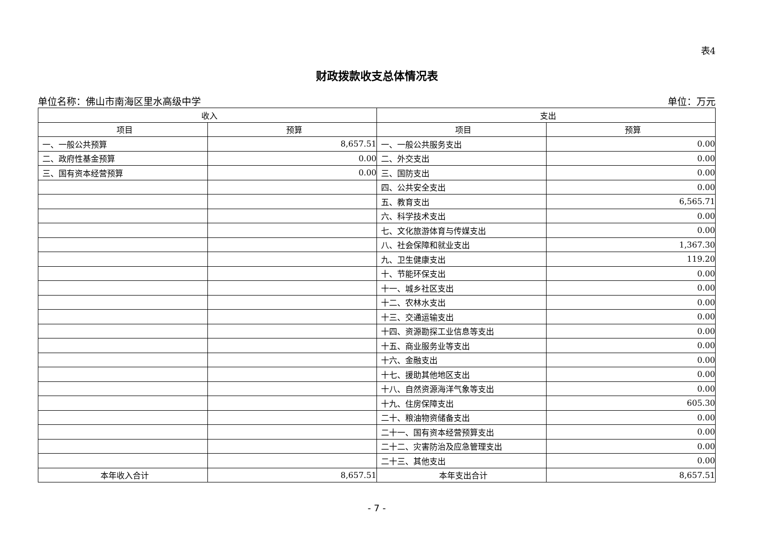表4
财政拨款收支总体情况表
单位名称：佛山市南海区里水高级中学 单位：万元
| 收入 | | 支出 | |
| --- | --- | --- | --- |
| 项目 | 预算 | 项目 | 预算 |
| 一、一般公共预算 | 8,657.51 | 一、一般公共服务支出 | 0.00 |
| 二、政府性基金预算 | 0.00 | 二、外交支出 | 0.00 |
| 三、国有资本经营预算 | 0.00 | 三、国防支出 | 0.00 |
| | | 四、公共安全支出 | 0.00 |
| | | 五、教育支出 | 6,565.71 |
| | | 六、科学技术支出 | 0.00 |
| | | 七、文化旅游体育与传媒支出 | 0.00 |
| | | 八、社会保障和就业支出 | 1,367.30 |
| | | 九、卫生健康支出 | 119.20 |
| | | 十、节能环保支出 | 0.00 |
| | | 十一、城乡社区支出 | 0.00 |
| | | 十二、农林水支出 | 0.00 |
| | | 十三、交通运输支出 | 0.00 |
| | | 十四、资源勘探工业信息等支出 | 0.00 |
| | | 十五、商业服务业等支出 | 0.00 |
| | | 十六、金融支出 | 0.00 |
| | | 十七、援助其他地区支出 | 0.00 |
| | | 十八、自然资源海洋气象等支出 | 0.00 |
| | | 十九、住房保障支出 | 605.30 |
| | | 二十、粮油物资储备支出 | 0.00 |
| | | 二十一、国有资本经营预算支出 | 0.00 |
| | | 二十二、灾害防治及应急管理支出 | 0.00 |
| | | 二十三、其他支出 | 0.00 |
| 本年收入合计 | 8,657.51 | 本年支出合计 | 8,657.51 |
- 7 -